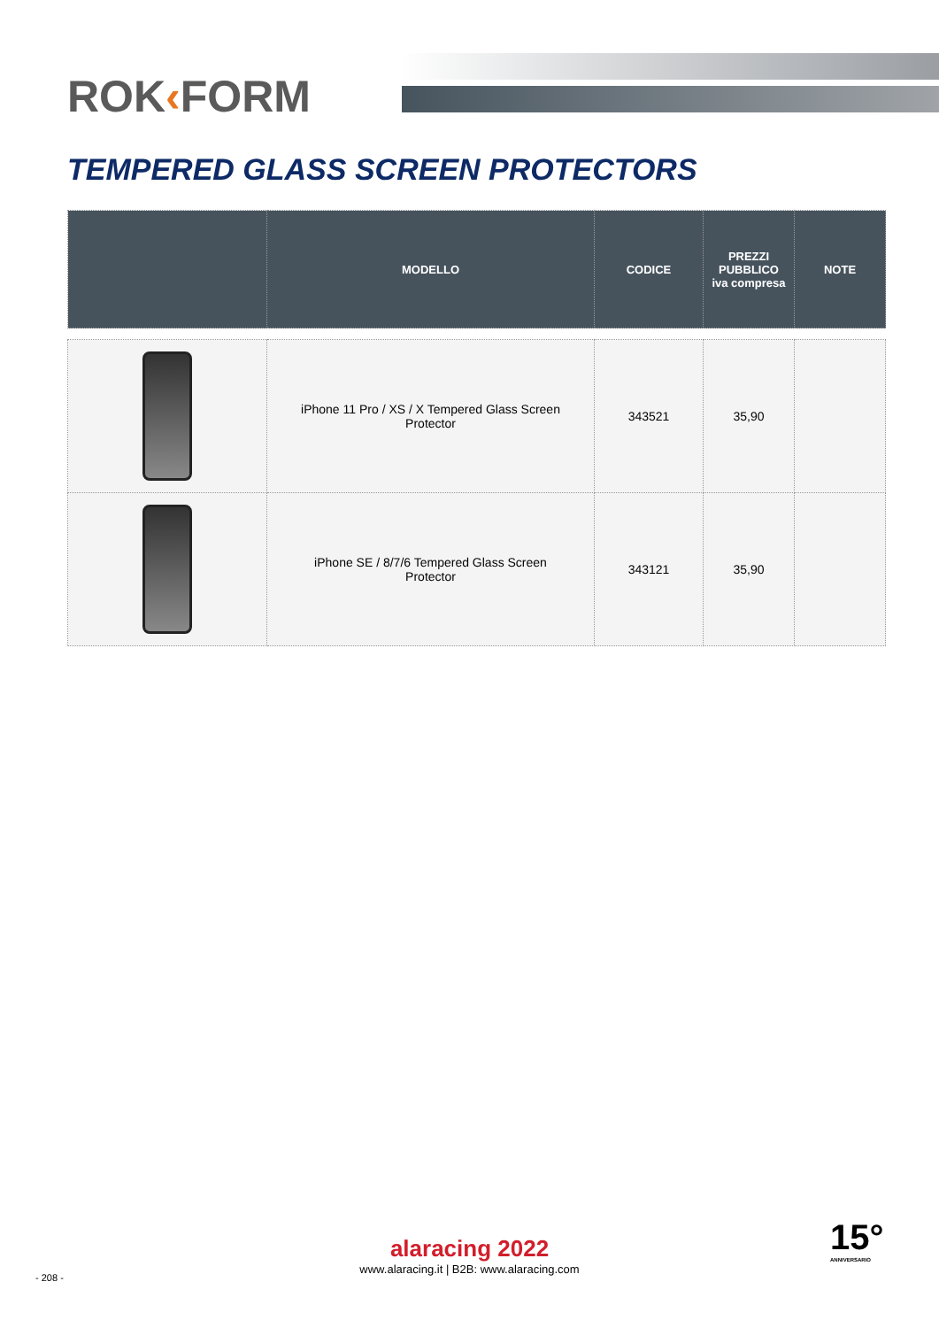ROK‹FORM
TEMPERED GLASS SCREEN PROTECTORS
| | MODELLO | CODICE | PREZZI PUBBLICO iva compresa | NOTE |
| --- | --- | --- | --- | --- |
| | iPhone 11 Pro / XS / X Tempered Glass Screen Protector | 343521 | 35,90 | |
| | iPhone SE / 8/7/6 Tempered Glass Screen Protector | 343121 | 35,90 | |
alaracing 2022
www.alaracing.it | B2B: www.alaracing.com
- 208 -
15°
ANNIVERSARIO